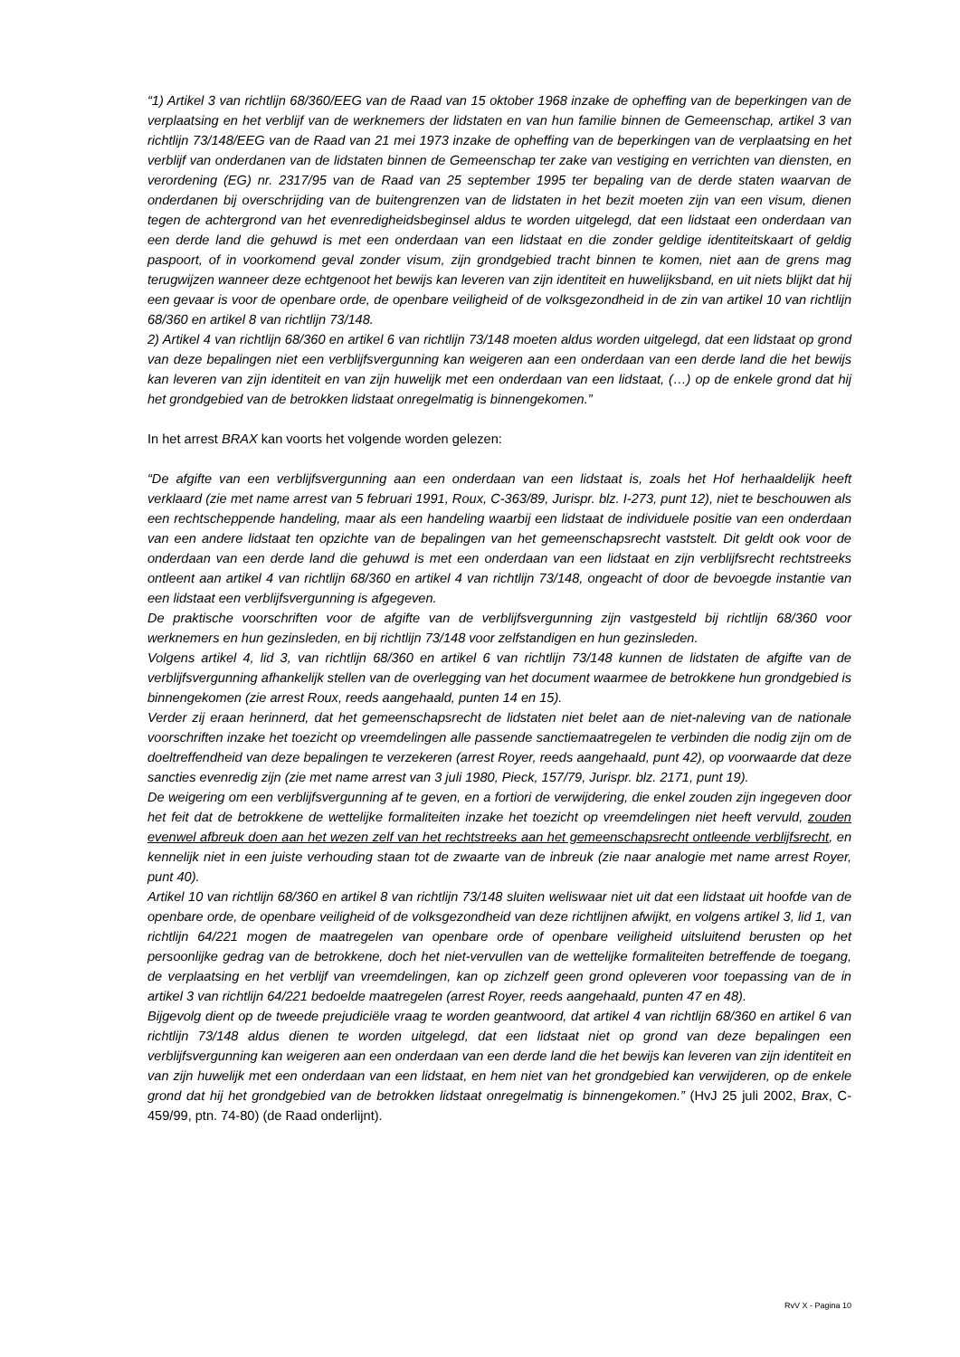“1) Artikel 3 van richtlijn 68/360/EEG van de Raad van 15 oktober 1968 inzake de opheffing van de beperkingen van de verplaatsing en het verblijf van de werknemers der lidstaten en van hun familie binnen de Gemeenschap, artikel 3 van richtlijn 73/148/EEG van de Raad van 21 mei 1973 inzake de opheffing van de beperkingen van de verplaatsing en het verblijf van onderdanen van de lidstaten binnen de Gemeenschap ter zake van vestiging en verrichten van diensten, en verordening (EG) nr. 2317/95 van de Raad van 25 september 1995 ter bepaling van de derde staten waarvan de onderdanen bij overschrijding van de buitengrenzen van de lidstaten in het bezit moeten zijn van een visum, dienen tegen de achtergrond van het evenredigheidsbeginsel aldus te worden uitgelegd, dat een lidstaat een onderdaan van een derde land die gehuwd is met een onderdaan van een lidstaat en die zonder geldige identiteitskaart of geldig paspoort, of in voorkomend geval zonder visum, zijn grondgebied tracht binnen te komen, niet aan de grens mag terugwijzen wanneer deze echtgenoot het bewijs kan leveren van zijn identiteit en huwelijksband, en uit niets blijkt dat hij een gevaar is voor de openbare orde, de openbare veiligheid of de volksgezondheid in de zin van artikel 10 van richtlijn 68/360 en artikel 8 van richtlijn 73/148.
2) Artikel 4 van richtlijn 68/360 en artikel 6 van richtlijn 73/148 moeten aldus worden uitgelegd, dat een lidstaat op grond van deze bepalingen niet een verblijfsvergunning kan weigeren aan een onderdaan van een derde land die het bewijs kan leveren van zijn identiteit en van zijn huwelijk met een onderdaan van een lidstaat, (…) op de enkele grond dat hij het grondgebied van de betrokken lidstaat onregelmatig is binnengekomen.”
In het arrest BRAX kan voorts het volgende worden gelezen:
“De afgifte van een verblijfsvergunning aan een onderdaan van een lidstaat is, zoals het Hof herhaaldelijk heeft verklaard (zie met name arrest van 5 februari 1991, Roux, C-363/89, Jurispr. blz. I-273, punt 12), niet te beschouwen als een rechtscheppende handeling, maar als een handeling waarbij een lidstaat de individuele positie van een onderdaan van een andere lidstaat ten opzichte van de bepalingen van het gemeenschapsrecht vaststelt. Dit geldt ook voor de onderdaan van een derde land die gehuwd is met een onderdaan van een lidstaat en zijn verblijfsrecht rechtstreeks ontleent aan artikel 4 van richtlijn 68/360 en artikel 4 van richtlijn 73/148, ongeacht of door de bevoegde instantie van een lidstaat een verblijfsvergunning is afgegeven.
De praktische voorschriften voor de afgifte van de verblijfsvergunning zijn vastgesteld bij richtlijn 68/360 voor werknemers en hun gezinsleden, en bij richtlijn 73/148 voor zelfstandigen en hun gezinsleden.
Volgens artikel 4, lid 3, van richtlijn 68/360 en artikel 6 van richtlijn 73/148 kunnen de lidstaten de afgifte van de verblijfsvergunning afhankelijk stellen van de overlegging van het document waarmee de betrokkene hun grondgebied is binnengekomen (zie arrest Roux, reeds aangehaald, punten 14 en 15).
Verder zij eraan herinnerd, dat het gemeenschapsrecht de lidstaten niet belet aan de niet-naleving van de nationale voorschriften inzake het toezicht op vreemdelingen alle passende sanctiemaatregelen te verbinden die nodig zijn om de doeltreffendheid van deze bepalingen te verzekeren (arrest Royer, reeds aangehaald, punt 42), op voorwaarde dat deze sancties evenredig zijn (zie met name arrest van 3 juli 1980, Pieck, 157/79, Jurispr. blz. 2171, punt 19).
De weigering om een verblijfsvergunning af te geven, en a fortiori de verwijdering, die enkel zouden zijn ingegeven door het feit dat de betrokkene de wettelijke formaliteiten inzake het toezicht op vreemdelingen niet heeft vervuld, zouden evenwel afbreuk doen aan het wezen zelf van het rechtstreeks aan het gemeenschapsrecht ontleende verblijfsrecht, en kennelijk niet in een juiste verhouding staan tot de zwaarte van de inbreuk (zie naar analogie met name arrest Royer, punt 40).
Artikel 10 van richtlijn 68/360 en artikel 8 van richtlijn 73/148 sluiten weliswaar niet uit dat een lidstaat uit hoofde van de openbare orde, de openbare veiligheid of de volksgezondheid van deze richtlijnen afwijkt, en volgens artikel 3, lid 1, van richtlijn 64/221 mogen de maatregelen van openbare orde of openbare veiligheid uitsluitend berusten op het persoonlijke gedrag van de betrokkene, doch het niet-vervullen van de wettelijke formaliteiten betreffende de toegang, de verplaatsing en het verblijf van vreemdelingen, kan op zichzelf geen grond opleveren voor toepassing van de in artikel 3 van richtlijn 64/221 bedoelde maatregelen (arrest Royer, reeds aangehaald, punten 47 en 48).
Bijgevolg dient op de tweede prejudiciële vraag te worden geantwoord, dat artikel 4 van richtlijn 68/360 en artikel 6 van richtlijn 73/148 aldus dienen te worden uitgelegd, dat een lidstaat niet op grond van deze bepalingen een verblijfsvergunning kan weigeren aan een onderdaan van een derde land die het bewijs kan leveren van zijn identiteit en van zijn huwelijk met een onderdaan van een lidstaat, en hem niet van het grondgebied kan verwijderen, op de enkele grond dat hij het grondgebied van de betrokken lidstaat onregelmatig is binnengekomen.” (HvJ 25 juli 2002, Brax, C-459/99, ptn. 74-80) (de Raad onderlijnt).
RvV X - Pagina 10